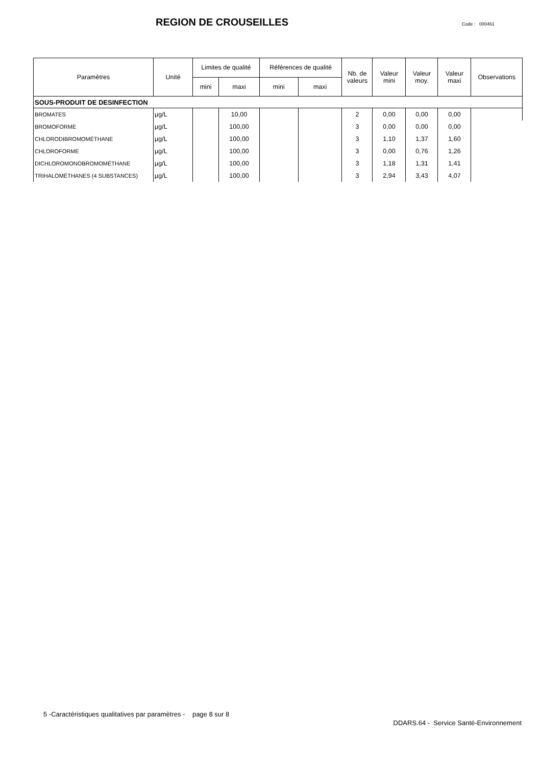REGION DE CROUSEILLES
Code : 000461
| Paramètres | Unité | Limites de qualité | | Références de qualité | | Nb. de valeurs | Valeur mini | Valeur moy. | Valeur maxi | Observations |
| --- | --- | --- | --- | --- | --- | --- | --- | --- | --- | --- |
| | | mini | maxi | mini | maxi | | | | | |
| SOUS-PRODUIT DE DESINFECTION | | | | | | | | | | |
| BROMATES | µg/L | | 10,00 | | | 2 | 0,00 | 0,00 | 0,00 | |
| BROMOFORME | µg/L | | 100,00 | | | 3 | 0,00 | 0,00 | 0,00 | |
| CHLORODIBROMOMÉTHANE | µg/L | | 100,00 | | | 3 | 1,10 | 1,37 | 1,60 | |
| CHLOROFORME | µg/L | | 100,00 | | | 3 | 0,00 | 0,76 | 1,26 | |
| DICHLOROMONOBROMOMÉTHANE | µg/L | | 100,00 | | | 3 | 1,18 | 1,31 | 1,41 | |
| TRIHALOMÉTHANES (4 SUBSTANCES) | µg/L | | 100,00 | | | 3 | 2,94 | 3,43 | 4,07 | |
5 -Caractéristiques qualitatives par paramètres - page 8 sur 8
DDARS.64 - Service Santé-Environnement